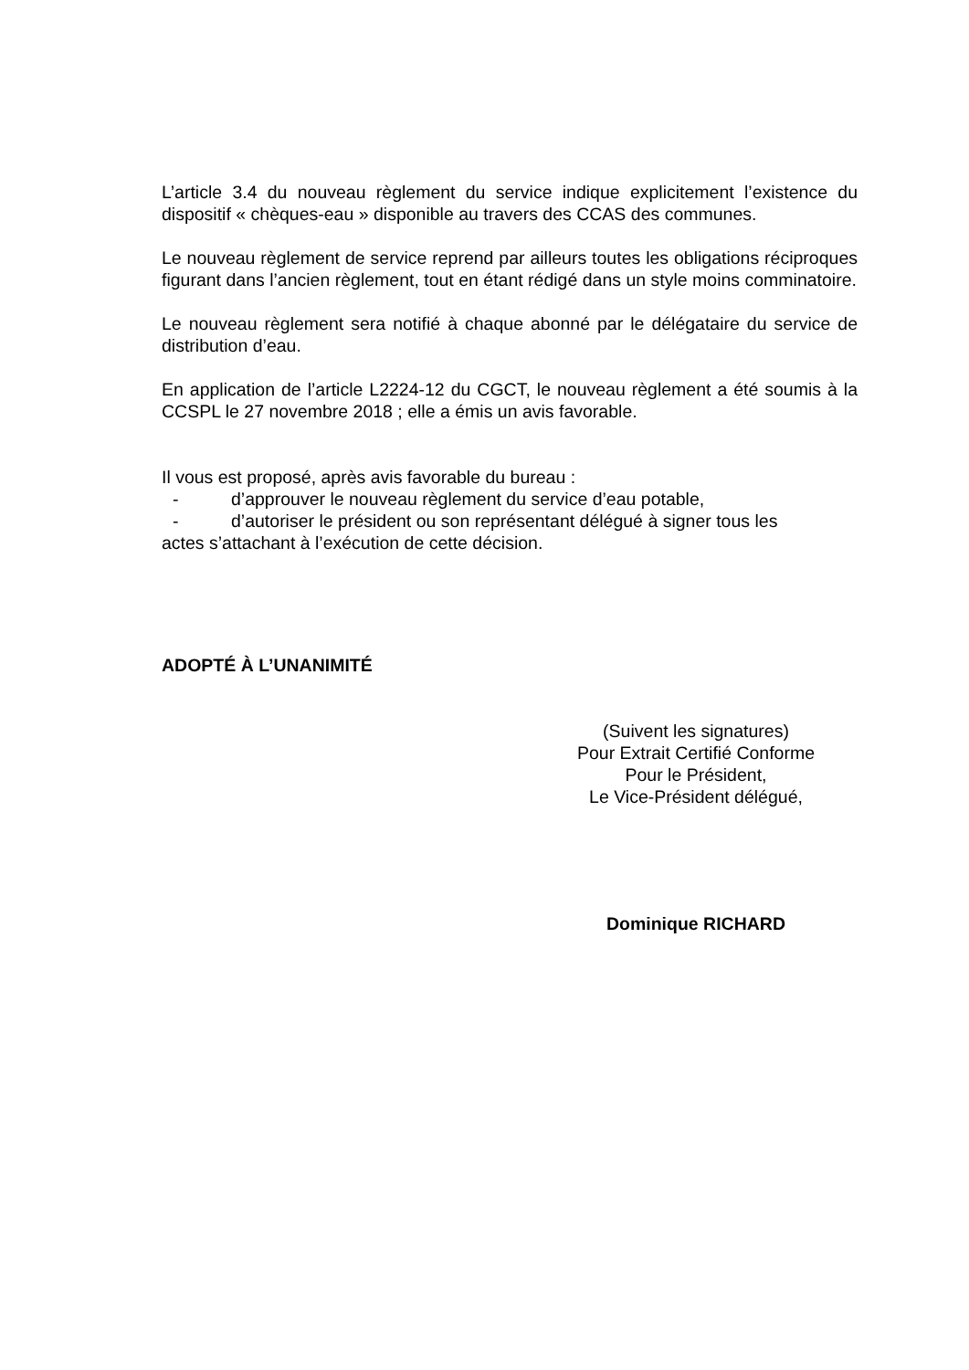L’article 3.4 du nouveau règlement du service indique explicitement l’existence du dispositif « chèques-eau » disponible au travers des CCAS des communes.
Le nouveau règlement de service reprend par ailleurs toutes les obligations réciproques figurant dans l’ancien règlement, tout en étant rédigé dans un style moins comminatoire.
Le nouveau règlement sera notifié à chaque abonné par le délégataire du service de distribution d’eau.
En application de l’article L2224-12 du CGCT, le nouveau règlement a été soumis à la CCSPL le 27 novembre 2018 ; elle a émis un avis favorable.
Il vous est proposé, après avis favorable du bureau :
- d’approuver le nouveau règlement du service d’eau potable,
- d’autoriser le président ou son représentant délégué à signer tous les
actes s’attachant à l’exécution de cette décision.
ADOPTÉ À L’UNANIMITÉ
(Suivent les signatures)
Pour Extrait Certifié Conforme
Pour le Président,
Le Vice-Président délégué,
Dominique RICHARD